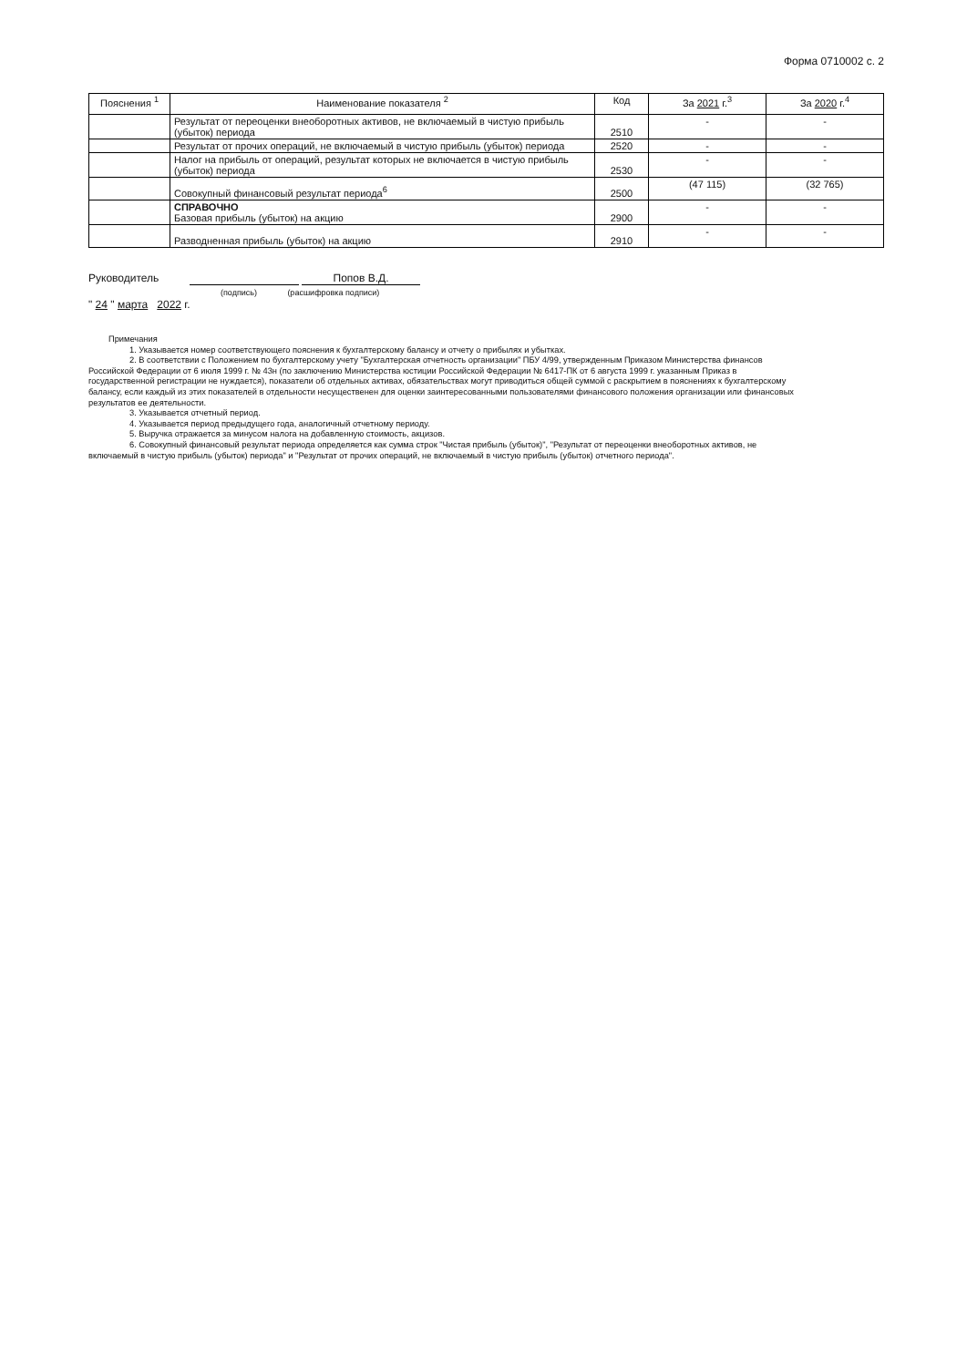Форма 0710002 с. 2
| Пояснения <sup>1</sup> | Наименование показателя <sup>2</sup> | Код | За 2021 г.<sup>3</sup> | За 2020 г.<sup>4</sup> |
| --- | --- | --- | --- | --- |
| | Результат от переоценки внеоборотных активов, не включаемый в чистую прибыль (убыток) периода | 2510 | - | - |
| | Результат от прочих операций, не включаемый в чистую прибыль (убыток) периода | 2520 | - | - |
| | Налог на прибыль от операций, результат которых не включается в чистую прибыль (убыток) периода | 2530 | - | - |
| | Совокупный финансовый результат периода<sup>6</sup> | 2500 | (47 115) | (32 765) |
| | СПРАВОЧНО Базовая прибыль (убыток) на акцию | 2900 | - | - |
| | Разводненная прибыль (убыток) на акцию | 2910 | - | - |
Руководитель Попов В.Д.
(подпись) (расшифровка подписи)
" 24 " марта 2022 г.
Примечания
1. Указывается номер соответствующего пояснения к бухгалтерскому балансу и отчету о прибылях и убытках.
2. В соответствии с Положением по бухгалтерскому учету "Бухгалтерская отчетность организации" ПБУ 4/99, утвержденным Приказом Министерства финансов Российской Федерации от 6 июля 1999 г. № 43н (по заключению Министерства юстиции Российской Федерации № 6417-ПК от 6 августа 1999 г. указанным Приказ в государственной регистрации не нуждается), показатели об отдельных активах, обязательствах могут приводиться общей суммой с раскрытием в пояснениях к бухгалтерскому балансу, если каждый из этих показателей в отдельности несущественен для оценки заинтересованными пользователями финансового положения организации или финансовых результатов ее деятельности.
3. Указывается отчетный период.
4. Указывается период предыдущего года, аналогичный отчетному периоду.
5. Выручка отражается за минусом налога на добавленную стоимость, акцизов.
6. Совокупный финансовый результат периода определяется как сумма строк "Чистая прибыль (убыток)", "Результат от переоценки внеоборотных активов, не включаемый в чистую прибыль (убыток) периода" и "Результат от прочих операций, не включаемый в чистую прибыль (убыток) отчетного периода".